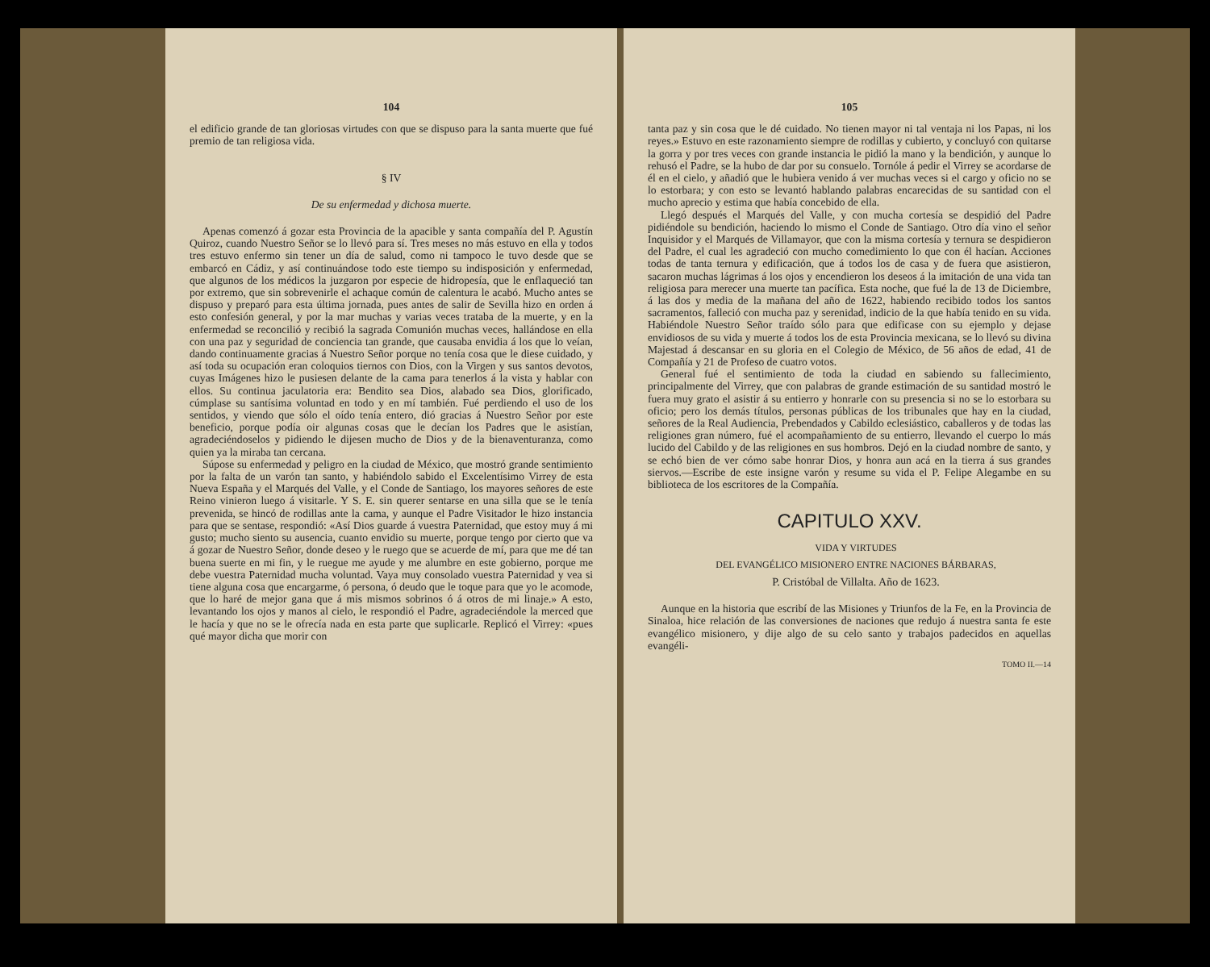104
el edificio grande de tan gloriosas virtudes con que se dispuso para la santa muerte que fué premio de tan religiosa vida.
§ IV
De su enfermedad y dichosa muerte.
Apenas comenzó á gozar esta Provincia de la apacible y santa compañía del P. Agustín Quiroz, cuando Nuestro Señor se lo llevó para sí. Tres meses no más estuvo en ella y todos tres estuvo enfermo sin tener un día de salud, como ni tampoco le tuvo desde que se embarcó en Cádiz, y así continuándose todo este tiempo su indisposición y enfermedad, que algunos de los médicos la juzgaron por especie de hidropesía, que le enflaqueció tan por extremo, que sin sobrevenirle el achaque común de calentura le acabó. Mucho antes se dispuso y preparó para esta última jornada, pues antes de salir de Sevilla hizo en orden á esto confesión general, y por la mar muchas y varias veces trataba de la muerte, y en la enfermedad se reconcilió y recibió la sagrada Comunión muchas veces, hallándose en ella con una paz y seguridad de conciencia tan grande, que causaba envidia á los que lo veían, dando continuamente gracias á Nuestro Señor porque no tenía cosa que le diese cuidado, y así toda su ocupación eran coloquios tiernos con Dios, con la Virgen y sus santos devotos, cuyas Imágenes hizo le pusiesen delante de la cama para tenerlos á la vista y hablar con ellos. Su continua jaculatoria era: Bendito sea Dios, alabado sea Dios, glorificado, cúmplase su santísima voluntad en todo y en mí también. Fué perdiendo el uso de los sentidos, y viendo que sólo el oído tenía entero, dió gracias á Nuestro Señor por este beneficio, porque podía oir algunas cosas que le decían los Padres que le asistían, agradeciéndoselos y pidiendo le dijesen mucho de Dios y de la bienaventuranza, como quien ya la miraba tan cercana.
Súpose su enfermedad y peligro en la ciudad de México, que mostró grande sentimiento por la falta de un varón tan santo, y habiéndolo sabido el Excelentísimo Virrey de esta Nueva España y el Marqués del Valle, y el Conde de Santiago, los mayores señores de este Reino vinieron luego á visitarle. Y S. E. sin querer sentarse en una silla que se le tenía prevenida, se hincó de rodillas ante la cama, y aunque el Padre Visitador le hizo instancia para que se sentase, respondió: «Así Dios guarde á vuestra Paternidad, que estoy muy á mi gusto; mucho siento su ausencia, cuanto envidio su muerte, porque tengo por cierto que va á gozar de Nuestro Señor, donde deseo y le ruego que se acuerde de mí, para que me dé tan buena suerte en mi fin, y le ruegue me ayude y me alumbre en este gobierno, porque me debe vuestra Paternidad mucha voluntad. Vaya muy consolado vuestra Paternidad y vea si tiene alguna cosa que encargarme, ó persona, ó deudo que le toque para que yo le acomode, que lo haré de mejor gana que á mis mismos sobrinos ó á otros de mi linaje.» A esto, levantando los ojos y manos al cielo, le respondió el Padre, agradeciéndole la merced que le hacía y que no se le ofrecía nada en esta parte que suplicarle. Replicó el Virrey: «pues qué mayor dicha que morir con
105
tanta paz y sin cosa que le dé cuidado. No tienen mayor ni tal ventaja ni los Papas, ni los reyes.» Estuvo en este razonamiento siempre de rodillas y cubierto, y concluyó con quitarse la gorra y por tres veces con grande instancia le pidió la mano y la bendición, y aunque lo rehusó el Padre, se la hubo de dar por su consuelo. Tornóle á pedir el Virrey se acordarse de él en el cielo, y añadió que le hubiera venido á ver muchas veces si el cargo y oficio no se lo estorbara; y con esto se levantó hablando palabras encarecidas de su santidad con el mucho aprecio y estima que había concebido de ella.
Llegó después el Marqués del Valle, y con mucha cortesía se despidió del Padre pidiéndole su bendición, haciendo lo mismo el Conde de Santiago. Otro día vino el señor Inquisidor y el Marqués de Villamayor, que con la misma cortesía y ternura se despidieron del Padre, el cual les agradeció con mucho comedimiento lo que con él hacían. Acciones todas de tanta ternura y edificación, que á todos los de casa y de fuera que asistieron, sacaron muchas lágrimas á los ojos y encendieron los deseos á la imitación de una vida tan religiosa para merecer una muerte tan pacífica. Esta noche, que fué la de 13 de Diciembre, á las dos y media de la mañana del año de 1622, habiendo recibido todos los santos sacramentos, falleció con mucha paz y serenidad, indicio de la que había tenido en su vida. Habiéndole Nuestro Señor traído sólo para que edificase con su ejemplo y dejase envidiosos de su vida y muerte á todos los de esta Provincia mexicana, se lo llevó su divina Majestad á descansar en su gloria en el Colegio de México, de 56 años de edad, 41 de Compañía y 21 de Profeso de cuatro votos.
General fué el sentimiento de toda la ciudad en sabiendo su fallecimiento, principalmente del Virrey, que con palabras de grande estimación de su santidad mostró le fuera muy grato el asistir á su entierro y honrarle con su presencia si no se lo estorbara su oficio; pero los demás títulos, personas públicas de los tribunales que hay en la ciudad, señores de la Real Audiencia, Prebendados y Cabildo eclesiástico, caballeros y de todas las religiones gran número, fué el acompañamiento de su entierro, llevando el cuerpo lo más lucido del Cabildo y de las religiones en sus hombros. Dejó en la ciudad nombre de santo, y se echó bien de ver cómo sabe honrar Dios, y honra aun acá en la tierra á sus grandes siervos.—Escribe de este insigne varón y resume su vida el P. Felipe Alegambe en su biblioteca de los escritores de la Compañía.
CAPITULO XXV.
VIDA Y VIRTUDES
DEL EVANGÉLICO MISIONERO ENTRE NACIONES BÁRBARAS,
P. Cristóbal de Villalta. Año de 1623.
Aunque en la historia que escribí de las Misiones y Triunfos de la Fe, en la Provincia de Sinaloa, hice relación de las conversiones de naciones que redujo á nuestra santa fe este evangélico misionero, y dije algo de su celo santo y trabajos padecidos en aquellas evangéli-
TOMO II.—14